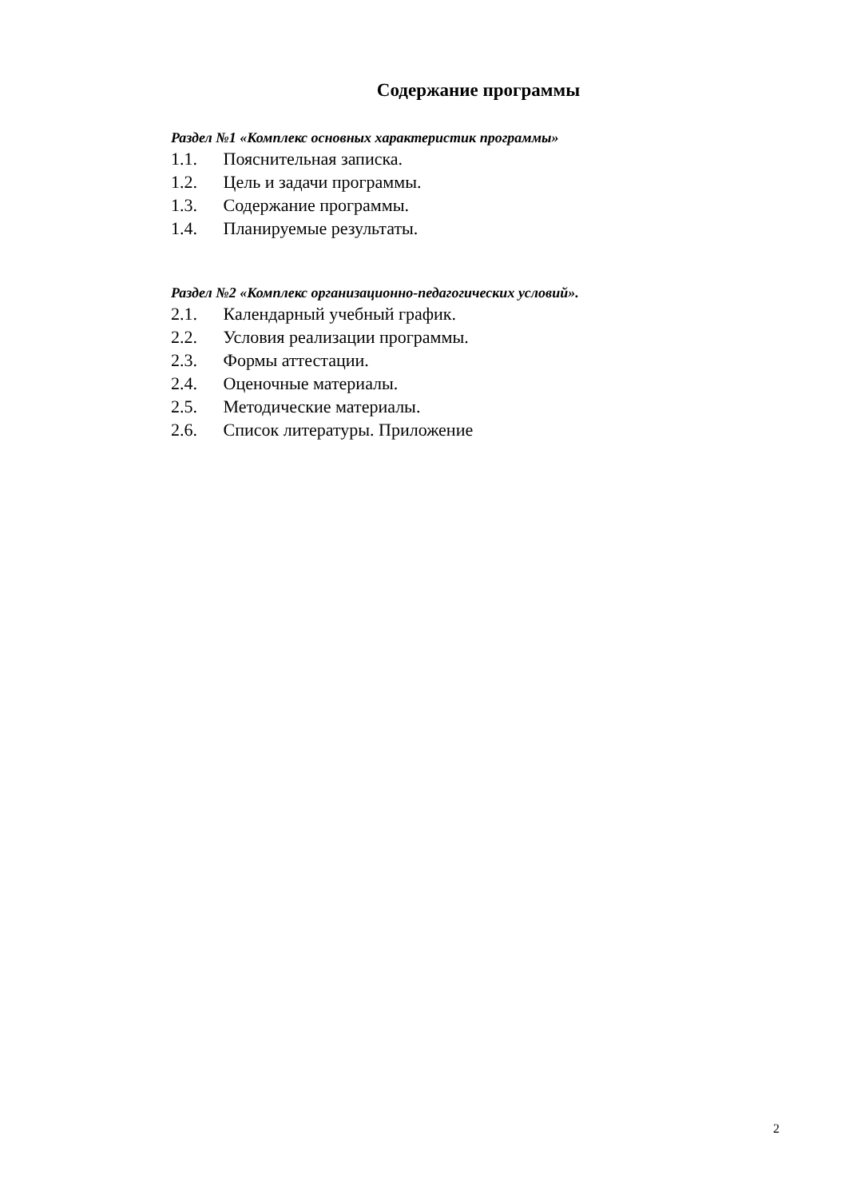Содержание программы
Раздел №1 «Комплекс основных характеристик программы»
1.1. Пояснительная записка.
1.2. Цель и задачи программы.
1.3. Содержание программы.
1.4. Планируемые результаты.
Раздел №2 «Комплекс организационно-педагогических условий».
2.1. Календарный учебный график.
2.2. Условия реализации программы.
2.3. Формы аттестации.
2.4. Оценочные материалы.
2.5. Методические материалы.
2.6. Список литературы. Приложение
2